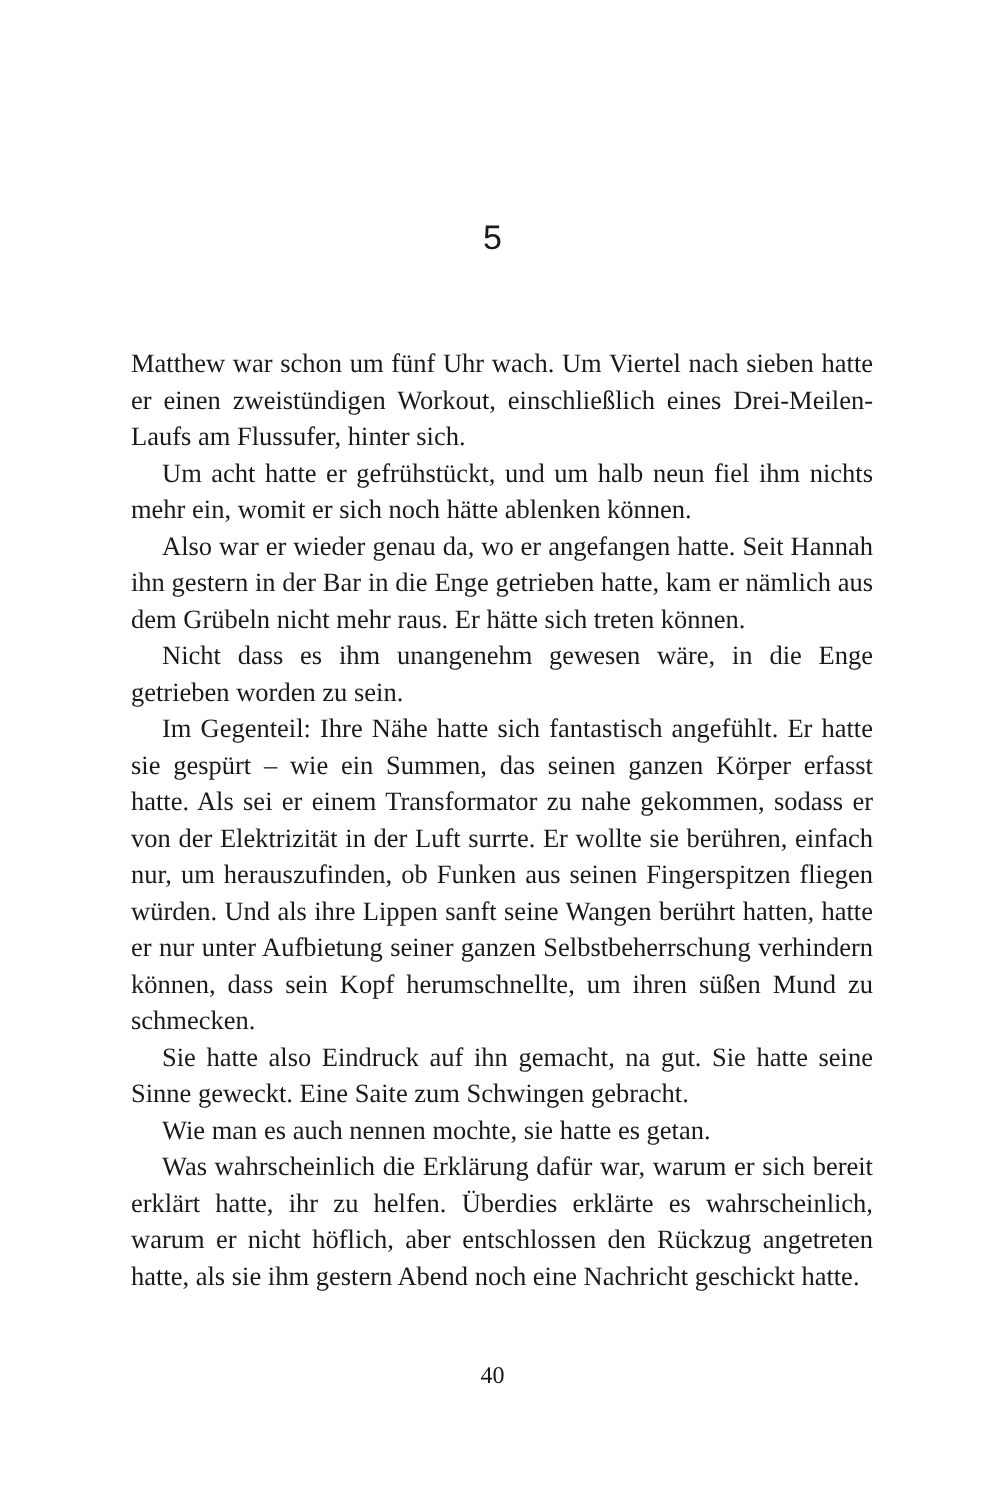5
Matthew war schon um fünf Uhr wach. Um Viertel nach sieben hatte er einen zweistündigen Workout, einschließlich eines Drei-Meilen-Laufs am Flussufer, hinter sich.
Um acht hatte er gefrühstückt, und um halb neun fiel ihm nichts mehr ein, womit er sich noch hätte ablenken können.
Also war er wieder genau da, wo er angefangen hatte. Seit Hannah ihn gestern in der Bar in die Enge getrieben hatte, kam er nämlich aus dem Grübeln nicht mehr raus. Er hätte sich treten können.
Nicht dass es ihm unangenehm gewesen wäre, in die Enge getrieben worden zu sein.
Im Gegenteil: Ihre Nähe hatte sich fantastisch angefühlt. Er hatte sie gespürt – wie ein Summen, das seinen ganzen Körper erfasst hatte. Als sei er einem Transformator zu nahe gekommen, sodass er von der Elektrizität in der Luft surrte. Er wollte sie berühren, einfach nur, um herauszufinden, ob Funken aus seinen Fingerspitzen fliegen würden. Und als ihre Lippen sanft seine Wangen berührt hatten, hatte er nur unter Aufbietung seiner ganzen Selbstbeherrschung verhindern können, dass sein Kopf herumschnellte, um ihren süßen Mund zu schmecken.
Sie hatte also Eindruck auf ihn gemacht, na gut. Sie hatte seine Sinne geweckt. Eine Saite zum Schwingen gebracht.
Wie man es auch nennen mochte, sie hatte es getan.
Was wahrscheinlich die Erklärung dafür war, warum er sich bereit erklärt hatte, ihr zu helfen. Überdies erklärte es wahrscheinlich, warum er nicht höflich, aber entschlossen den Rückzug angetreten hatte, als sie ihm gestern Abend noch eine Nachricht geschickt hatte.
40